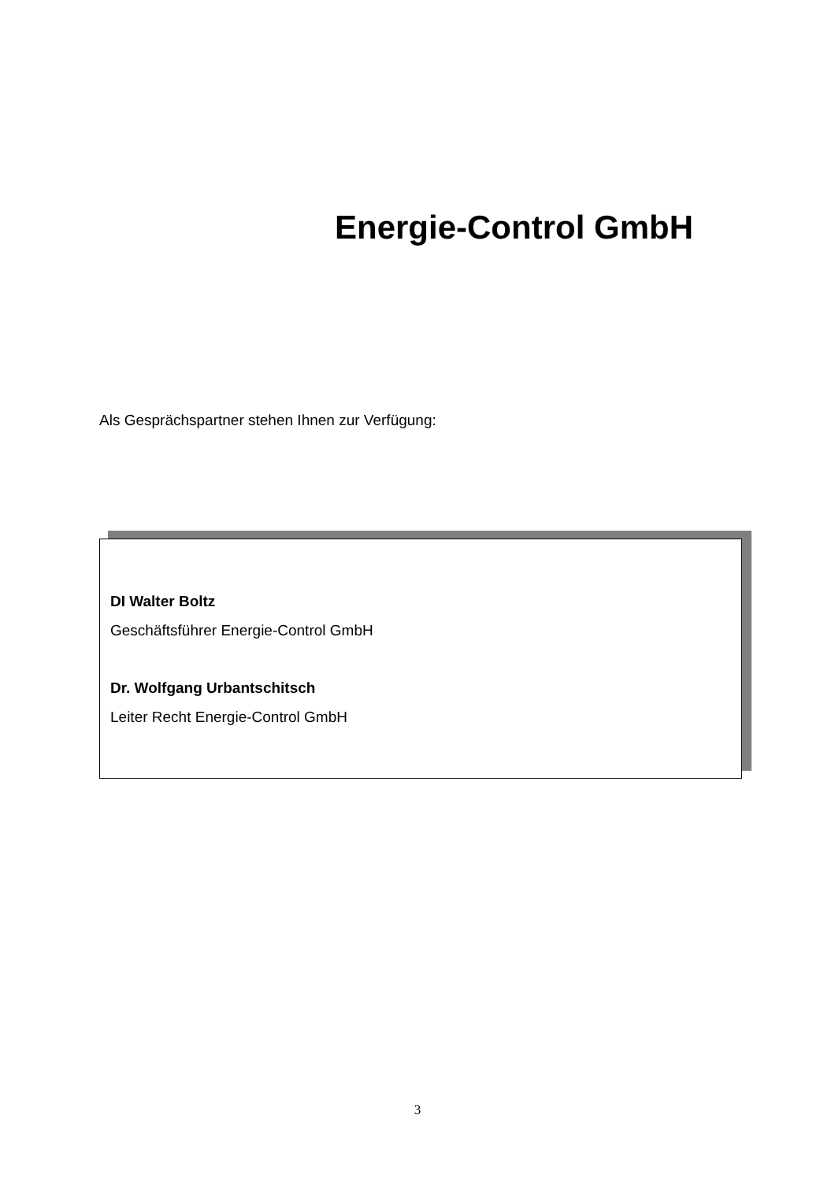Energie-Control GmbH
Als Gesprächspartner stehen Ihnen zur Verfügung:
DI Walter Boltz
Geschäftsführer Energie-Control GmbH
Dr. Wolfgang Urbantschitsch
Leiter Recht Energie-Control GmbH
3